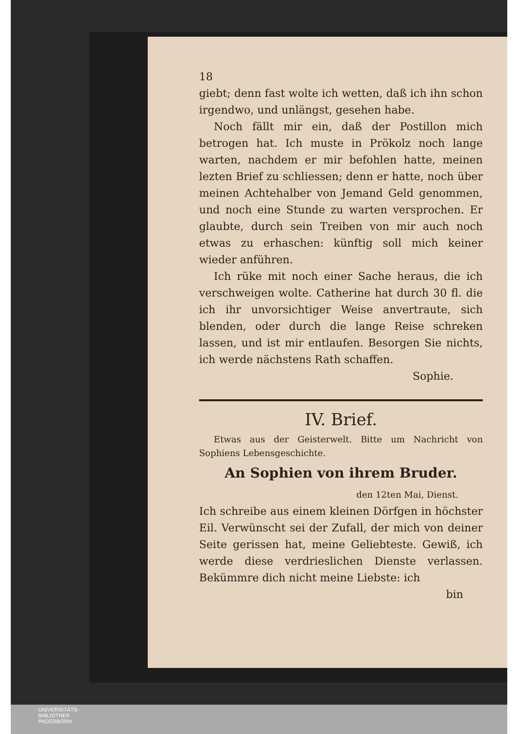18
giebt; denn fast wolte ich wetten, daß ich ihn schon irgendwo, und unlängst, gesehen habe.
Noch fällt mir ein, daß der Postillon mich betrogen hat. Ich muste in Prökolz noch lange warten, nachdem er mir befohlen hatte, meinen lezten Brief zu schliessen; denn er hatte, noch über meinen Achtehalber von Jemand Geld genommen, und noch eine Stunde zu warten versprochen. Er glaubte, durch sein Treiben von mir auch noch etwas zu erhaschen: künftig soll mich keiner wieder anführen.
Ich rüke mit noch einer Sache heraus, die ich verschweigen wolte. Catherine hat durch 30 fl. die ich ihr unvorsichtiger Weise anvertraute, sich blenden, oder durch die lange Reise schreken lassen, und ist mir entlaufen. Besorgen Sie nichts, ich werde nächstens Rath schaffen.
Sophie.
IV. Brief.
Etwas aus der Geisterwelt. Bitte um Nachricht von Sophiens Lebensgeschichte.
An Sophien von ihrem Bruder.
den 12ten Mai, Dienst.
Ich schreibe aus einem kleinen Dörfgen in höchster Eil. Verwünscht sei der Zufall, der mich von deiner Seite gerissen hat, meine Geliebteste. Gewiß, ich werde diese verdrieslichen Dienste verlassen. Bekümmre dich nicht meine Liebste: ich
bin
UNIVERSITÄTS-
BIBLIOTHEK
PADERBORN